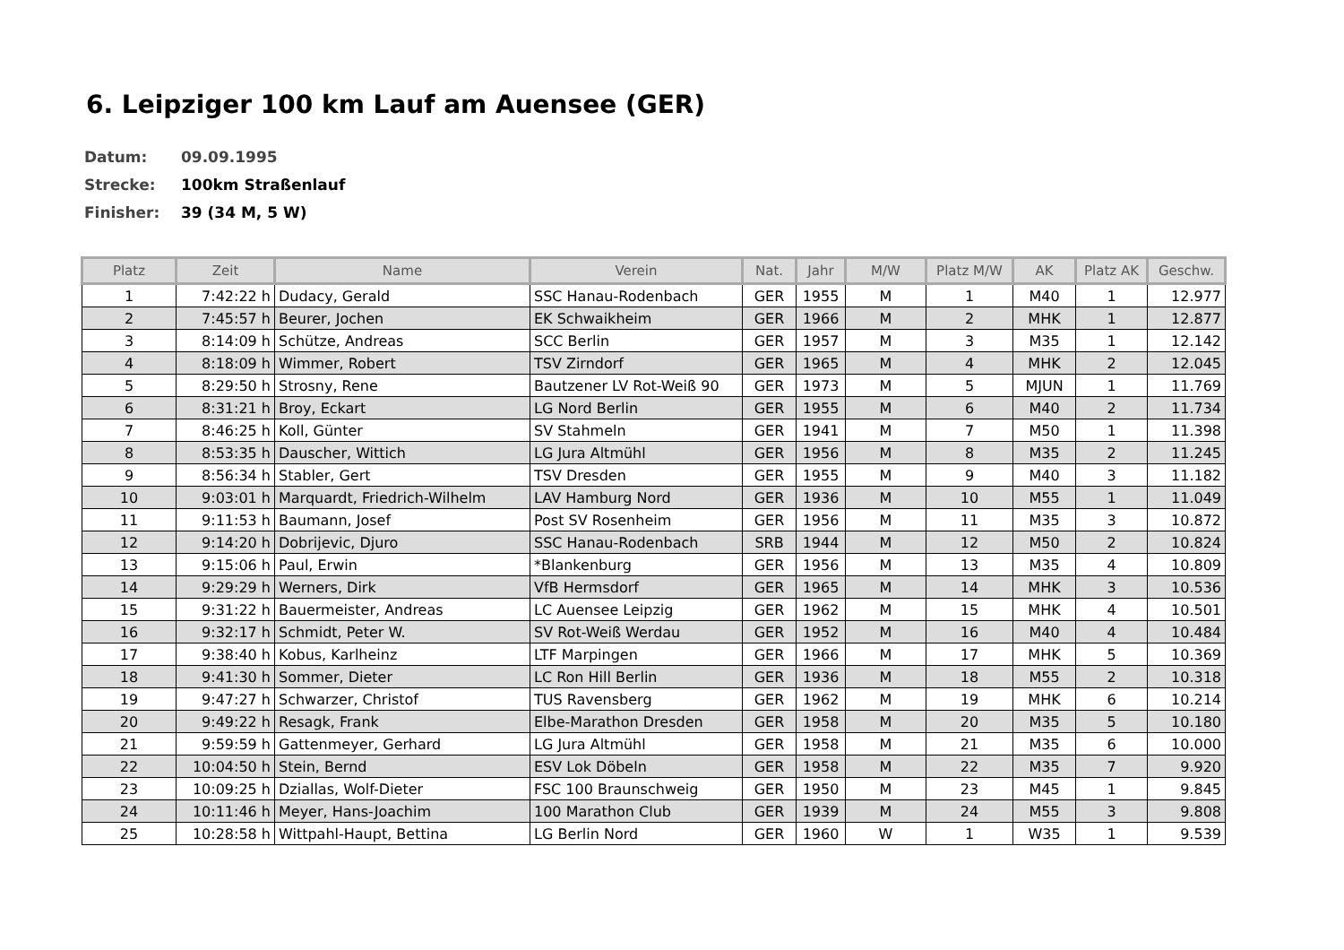6. Leipziger 100 km Lauf am Auensee (GER)
Datum: 09.09.1995
Strecke: 100km Straßenlauf
Finisher: 39 (34 M, 5 W)
| Platz | Zeit | Name | Verein | Nat. | Jahr | M/W | Platz M/W | AK | Platz AK | Geschw. |
| --- | --- | --- | --- | --- | --- | --- | --- | --- | --- | --- |
| 1 | 7:42:22 h | Dudacy, Gerald | SSC Hanau-Rodenbach | GER | 1955 | M | 1 | M40 | 1 | 12.977 |
| 2 | 7:45:57 h | Beurer, Jochen | EK Schwaikheim | GER | 1966 | M | 2 | MHK | 1 | 12.877 |
| 3 | 8:14:09 h | Schütze, Andreas | SCC Berlin | GER | 1957 | M | 3 | M35 | 1 | 12.142 |
| 4 | 8:18:09 h | Wimmer, Robert | TSV Zirndorf | GER | 1965 | M | 4 | MHK | 2 | 12.045 |
| 5 | 8:29:50 h | Strosny, Rene | Bautzener LV Rot-Weiß 90 | GER | 1973 | M | 5 | MJUN | 1 | 11.769 |
| 6 | 8:31:21 h | Broy, Eckart | LG Nord Berlin | GER | 1955 | M | 6 | M40 | 2 | 11.734 |
| 7 | 8:46:25 h | Koll, Günter | SV Stahmeln | GER | 1941 | M | 7 | M50 | 1 | 11.398 |
| 8 | 8:53:35 h | Dauscher, Wittich | LG Jura Altmühl | GER | 1956 | M | 8 | M35 | 2 | 11.245 |
| 9 | 8:56:34 h | Stabler, Gert | TSV Dresden | GER | 1955 | M | 9 | M40 | 3 | 11.182 |
| 10 | 9:03:01 h | Marquardt, Friedrich-Wilhelm | LAV Hamburg Nord | GER | 1936 | M | 10 | M55 | 1 | 11.049 |
| 11 | 9:11:53 h | Baumann, Josef | Post SV Rosenheim | GER | 1956 | M | 11 | M35 | 3 | 10.872 |
| 12 | 9:14:20 h | Dobrijevic, Djuro | SSC Hanau-Rodenbach | SRB | 1944 | M | 12 | M50 | 2 | 10.824 |
| 13 | 9:15:06 h | Paul, Erwin | *Blankenburg | GER | 1956 | M | 13 | M35 | 4 | 10.809 |
| 14 | 9:29:29 h | Werners, Dirk | VfB Hermsdorf | GER | 1965 | M | 14 | MHK | 3 | 10.536 |
| 15 | 9:31:22 h | Bauermeister, Andreas | LC Auensee Leipzig | GER | 1962 | M | 15 | MHK | 4 | 10.501 |
| 16 | 9:32:17 h | Schmidt, Peter W. | SV Rot-Weiß Werdau | GER | 1952 | M | 16 | M40 | 4 | 10.484 |
| 17 | 9:38:40 h | Kobus, Karlheinz | LTF Marpingen | GER | 1966 | M | 17 | MHK | 5 | 10.369 |
| 18 | 9:41:30 h | Sommer, Dieter | LC Ron Hill Berlin | GER | 1936 | M | 18 | M55 | 2 | 10.318 |
| 19 | 9:47:27 h | Schwarzer, Christof | TUS Ravensberg | GER | 1962 | M | 19 | MHK | 6 | 10.214 |
| 20 | 9:49:22 h | Resagk, Frank | Elbe-Marathon Dresden | GER | 1958 | M | 20 | M35 | 5 | 10.180 |
| 21 | 9:59:59 h | Gattenmeyer, Gerhard | LG Jura Altmühl | GER | 1958 | M | 21 | M35 | 6 | 10.000 |
| 22 | 10:04:50 h | Stein, Bernd | ESV Lok Döbeln | GER | 1958 | M | 22 | M35 | 7 | 9.920 |
| 23 | 10:09:25 h | Dziallas, Wolf-Dieter | FSC 100 Braunschweig | GER | 1950 | M | 23 | M45 | 1 | 9.845 |
| 24 | 10:11:46 h | Meyer, Hans-Joachim | 100 Marathon Club | GER | 1939 | M | 24 | M55 | 3 | 9.808 |
| 25 | 10:28:58 h | Wittpahl-Haupt, Bettina | LG Berlin Nord | GER | 1960 | W | 1 | W35 | 1 | 9.539 |